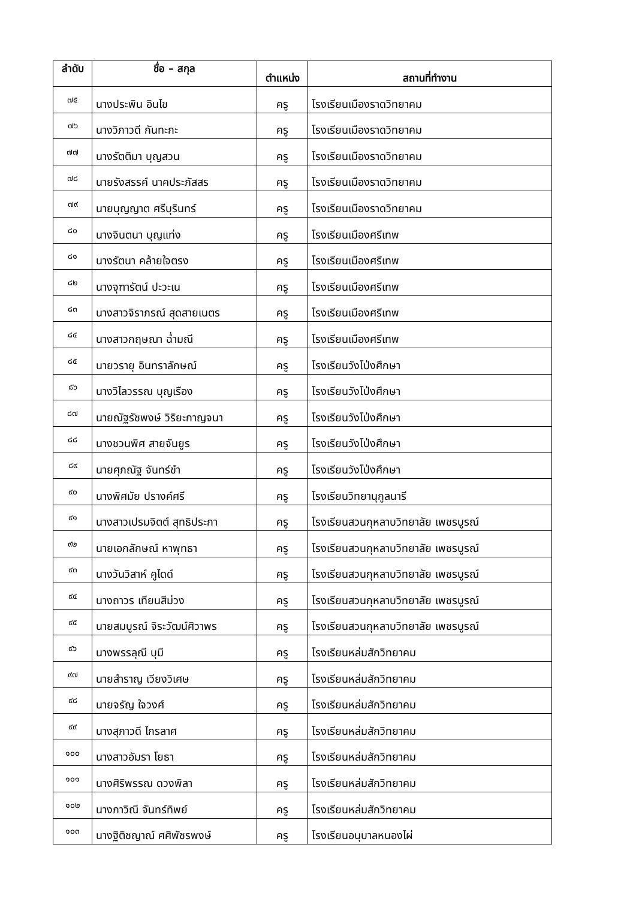| ลำดับ | ชื่อ – สกุล | ตำแหน่ง | สถานที่ทำงาน |
| --- | --- | --- | --- |
| ๗๕ | นางประพิน อินไข | ครู | โรงเรียนเมืองราดวิทยาคม |
| ๗๖ | นางวิภาวดี กันทะกะ | ครู | โรงเรียนเมืองราดวิทยาคม |
| ๗๗ | นางรัตติมา บุญสวน | ครู | โรงเรียนเมืองราดวิทยาคม |
| ๗๘ | นายรังสรรค์ นาคประภัสสร | ครู | โรงเรียนเมืองราดวิทยาคม |
| ๗๙ | นายบุญญาต ศรีบุรินทร์ | ครู | โรงเรียนเมืองราดวิทยาคม |
| ๘๐ | นางจินตนา บุญแท่ง | ครู | โรงเรียนเมืองศรีเทพ |
| ๘๑ | นางรัตนา คล้ายใจตรง | ครู | โรงเรียนเมืองศรีเทพ |
| ๘๒ | นางจุฑารัตน์ ปะวะเน | ครู | โรงเรียนเมืองศรีเทพ |
| ๘๓ | นางสาวจิราภรณ์ สุดสายเนตร | ครู | โรงเรียนเมืองศรีเทพ |
| ๘๔ | นางสาวกฤษณา ฉ่ำมณี | ครู | โรงเรียนเมืองศรีเทพ |
| ๘๕ | นายวรายุ อินทราลักษณ์ | ครู | โรงเรียนวังโป่งศึกษา |
| ๘๖ | นางวิไลวรรณ บุญเรือง | ครู | โรงเรียนวังโป่งศึกษา |
| ๘๗ | นายณัฐรัชพงษ์ วิริยะกาญจนา | ครู | โรงเรียนวังโป่งศึกษา |
| ๘๘ | นางชวนพิศ สายจันยูร | ครู | โรงเรียนวังโป่งศึกษา |
| ๘๙ | นายศุภณัฐ จันทร์ขำ | ครู | โรงเรียนวังโป่งศึกษา |
| ๙๐ | นางพิศมัย ปรางค์ศรี | ครู | โรงเรียนวิทยานุกูลนารี |
| ๙๑ | นางสาวเปรมจิตต์ สุทธิประกา | ครู | โรงเรียนสวนกุหลาบวิทยาลัย เพชรบูรณ์ |
| ๙๒ | นายเอกลักษณ์ หาพุทธา | ครู | โรงเรียนสวนกุหลาบวิทยาลัย เพชรบูรณ์ |
| ๙๓ | นางวันวิสาห์ คูไดด์ | ครู | โรงเรียนสวนกุหลาบวิทยาลัย เพชรบูรณ์ |
| ๙๔ | นางถาวร เทียนสีม่วง | ครู | โรงเรียนสวนกุหลาบวิทยาลัย เพชรบูรณ์ |
| ๙๕ | นายสมบูรณ์ จิระวัฒน์ศิวาพร | ครู | โรงเรียนสวนกุหลาบวิทยาลัย เพชรบูรณ์ |
| ๙๖ | นางพรรลุณี บุมี | ครู | โรงเรียนหล่มสักวิทยาคม |
| ๙๗ | นายสำราญ เวียงวิเศษ | ครู | โรงเรียนหล่มสักวิทยาคม |
| ๙๘ | นายจรัญ ใจวงศ์ | ครู | โรงเรียนหล่มสักวิทยาคม |
| ๙๙ | นางสุภาวดี ไกรลาศ | ครู | โรงเรียนหล่มสักวิทยาคม |
| ๑๐๐ | นางสาวอัมรา โยธา | ครู | โรงเรียนหล่มสักวิทยาคม |
| ๑๐๑ | นางศิริพรรณ ดวงพิลา | ครู | โรงเรียนหล่มสักวิทยาคม |
| ๑๐๒ | นางภาวิณี จันทร์ทิพย์ | ครู | โรงเรียนหล่มสักวิทยาคม |
| ๑๐๓ | นางฐิติชญาณ์ ศศิพัชรพงษ์ | ครู | โรงเรียนอนุบาลหนองไผ่ |